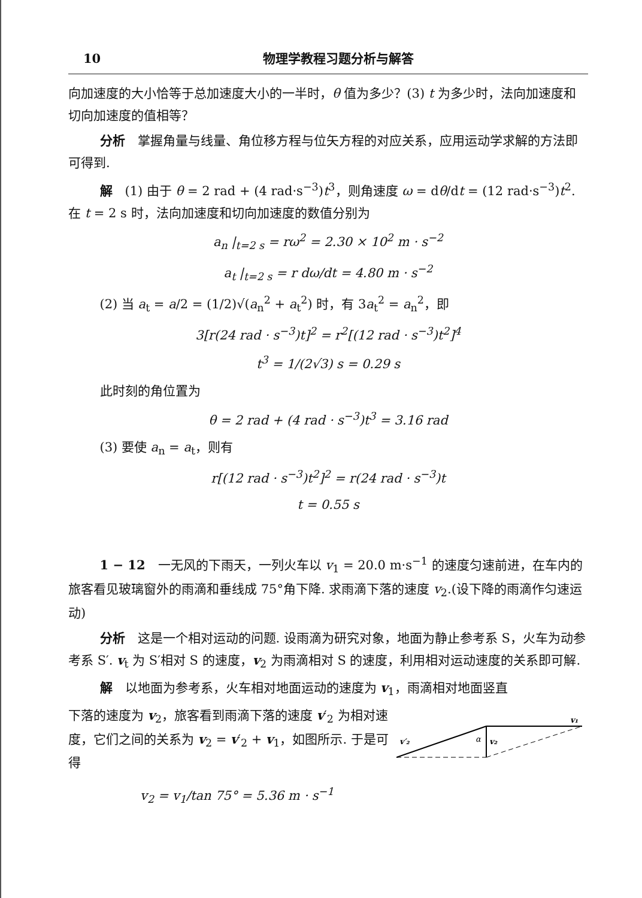10 物理学教程习题分析与解答
向加速度的大小恰等于总加速度大小的一半时，θ 值为多少？(3) t 为多少时，法向加速度和切向加速度的值相等？
分析　掌握角量与线量、角位移方程与位矢方程的对应关系，应用运动学求解的方法即可得到.
解　(1) 由于 θ = 2 rad + (4 rad·s<sup>−3</sup>)t<sup>3</sup>，则角速度 ω = dθ/dt = (12 rad·s<sup>−3</sup>)t<sup>2</sup>. 在 t = 2 s 时，法向加速度和切向加速度的数值分别为
a<sub>n</sub> |<sub>t=2 s</sub> = rω<sup>2</sup> = 2.30 × 10<sup>2</sup> m · s<sup>−2</sup>
a<sub>t</sub> |<sub>t=2 s</sub> = r dω/dt = 4.80 m · s<sup>−2</sup>
(2) 当 a<sub>t</sub> = a/2 = (1/2)√(a<sub>n</sub><sup>2</sup> + a<sub>t</sub><sup>2</sup>) 时，有 3a<sub>t</sub><sup>2</sup> = a<sub>n</sub><sup>2</sup>，即
3[r(24 rad · s<sup>−3</sup>)t]<sup>2</sup> = r<sup>2</sup>[(12 rad · s<sup>−3</sup>)t<sup>2</sup>]<sup>4</sup>
t<sup>3</sup> = 1/(2√3) s = 0.29 s
此时刻的角位置为
θ = 2 rad + (4 rad · s<sup>−3</sup>)t<sup>3</sup> = 3.16 rad
(3) 要使 a<sub>n</sub> = a<sub>t</sub>，则有
r[(12 rad · s<sup>−3</sup>)t<sup>2</sup>]<sup>2</sup> = r(24 rad · s<sup>−3</sup>)t
t = 0.55 s
1 − 12　一无风的下雨天，一列火车以 v<sub>1</sub> = 20.0 m·s<sup>−1</sup> 的速度匀速前进，在车内的旅客看见玻璃窗外的雨滴和垂线成 75°角下降. 求雨滴下落的速度 v<sub>2</sub>.(设下降的雨滴作匀速运动)
分析　这是一个相对运动的问题. 设雨滴为研究对象，地面为静止参考系 S，火车为动参考系 S′. v<sub>t</sub> 为 S′相对 S 的速度，v<sub>2</sub> 为雨滴相对 S 的速度，利用相对运动速度的关系即可解.
解　以地面为参考系，火车相对地面运动的速度为 v<sub>1</sub>，雨滴相对地面竖直
下落的速度为 v<sub>2</sub>，旅客看到雨滴下落的速度 v′<sub>2</sub> 为相对速度，它们之间的关系为 v<sub>2</sub> = v′<sub>2</sub> + v<sub>1</sub>，如图所示. 于是可得
v₁
v₂
α
v′₂
v<sub>2</sub> = v<sub>1</sub>/tan 75° = 5.36 m · s<sup>−1</sup>